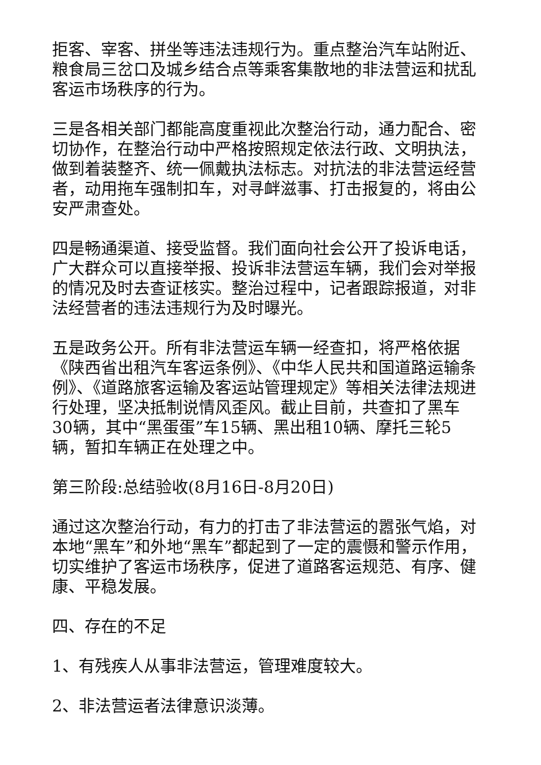拒客、宰客、拼坐等违法违规行为。重点整治汽车站附近、粮食局三岔口及城乡结合点等乘客集散地的非法营运和扰乱客运市场秩序的行为。
三是各相关部门都能高度重视此次整治行动，通力配合、密切协作，在整治行动中严格按照规定依法行政、文明执法，做到着装整齐、统一佩戴执法标志。对抗法的非法营运经营者，动用拖车强制扣车，对寻衅滋事、打击报复的，将由公安严肃查处。
四是畅通渠道、接受监督。我们面向社会公开了投诉电话，广大群众可以直接举报、投诉非法营运车辆，我们会对举报的情况及时去查证核实。整治过程中，记者跟踪报道，对非法经营者的违法违规行为及时曝光。
五是政务公开。所有非法营运车辆一经查扣，将严格依据《陕西省出租汽车客运条例》、《中华人民共和国道路运输条例》、《道路旅客运输及客运站管理规定》等相关法律法规进行处理，坚决抵制说情风歪风。截止目前，共查扣了黑车30辆，其中“黑蛋蛋”车15辆、黑出租10辆、摩托三轮5辆，暂扣车辆正在处理之中。
第三阶段:总结验收(8月16日-8月20日)
通过这次整治行动，有力的打击了非法营运的嚣张气焰，对本地“黑车”和外地“黑车”都起到了一定的震慑和警示作用，切实维护了客运市场秩序，促进了道路客运规范、有序、健康、平稳发展。
四、存在的不足
1、有残疾人从事非法营运，管理难度较大。
2、非法营运者法律意识淡薄。